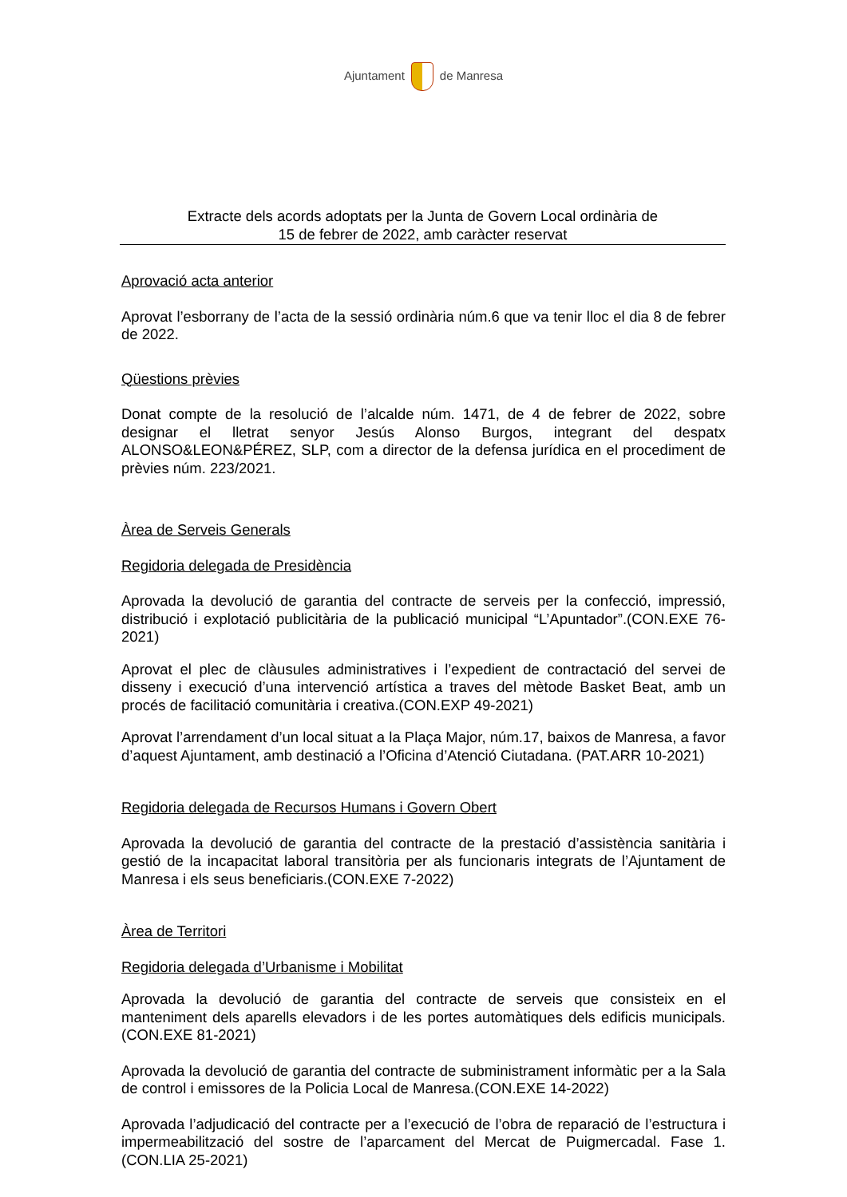Ajuntament de Manresa
Extracte dels acords adoptats per la Junta de Govern Local ordinària de
15 de febrer de 2022, amb caràcter reservat
Aprovació acta anterior
Aprovat l’esborrany de l’acta de la sessió ordinària núm.6 que va tenir lloc el dia 8 de febrer de 2022.
Qüestions prèvies
Donat compte de la resolució de l’alcalde núm. 1471, de 4 de febrer de 2022, sobre designar el lletrat senyor Jesús Alonso Burgos, integrant del despatx ALONSO&LEON&PÉREZ, SLP, com a director de la defensa jurídica en el procediment de prèvies núm. 223/2021.
Àrea de Serveis Generals
Regidoria delegada de Presidència
Aprovada la devolució de garantia del contracte de serveis per la confecció, impressió, distribució i explotació publicitària de la publicació municipal “L’Apuntador”.(CON.EXE 76-2021)
Aprovat el plec de clàusules administratives i l’expedient de contractació del servei de disseny i execució d’una intervenció artística a traves del mètode Basket Beat, amb un procés de facilitació comunitària i creativa.(CON.EXP 49-2021)
Aprovat l’arrendament d’un local situat a la Plaça Major, núm.17, baixos de Manresa, a favor d’aquest Ajuntament, amb destinació a l’Oficina d’Atenció Ciutadana. (PAT.ARR 10-2021)
Regidoria delegada de Recursos Humans i Govern Obert
Aprovada la devolució de garantia del contracte de la prestació d’assistència sanitària i gestió de la incapacitat laboral transitòria per als funcionaris integrats de l’Ajuntament de Manresa i els seus beneficiaris.(CON.EXE 7-2022)
Àrea de Territori
Regidoria delegada d’Urbanisme i Mobilitat
Aprovada la devolució de garantia del contracte de serveis que consisteix en el manteniment dels aparells elevadors i de les portes automàtiques dels edificis municipals.(CON.EXE 81-2021)
Aprovada la devolució de garantia del contracte de subministrament informàtic per a la Sala de control i emissores de la Policia Local de Manresa.(CON.EXE 14-2022)
Aprovada l’adjudicació del contracte per a l’execució de l’obra de reparació de l’estructura i impermeabilització del sostre de l’aparcament del Mercat de Puigmercadal. Fase 1.(CON.LIA 25-2021)